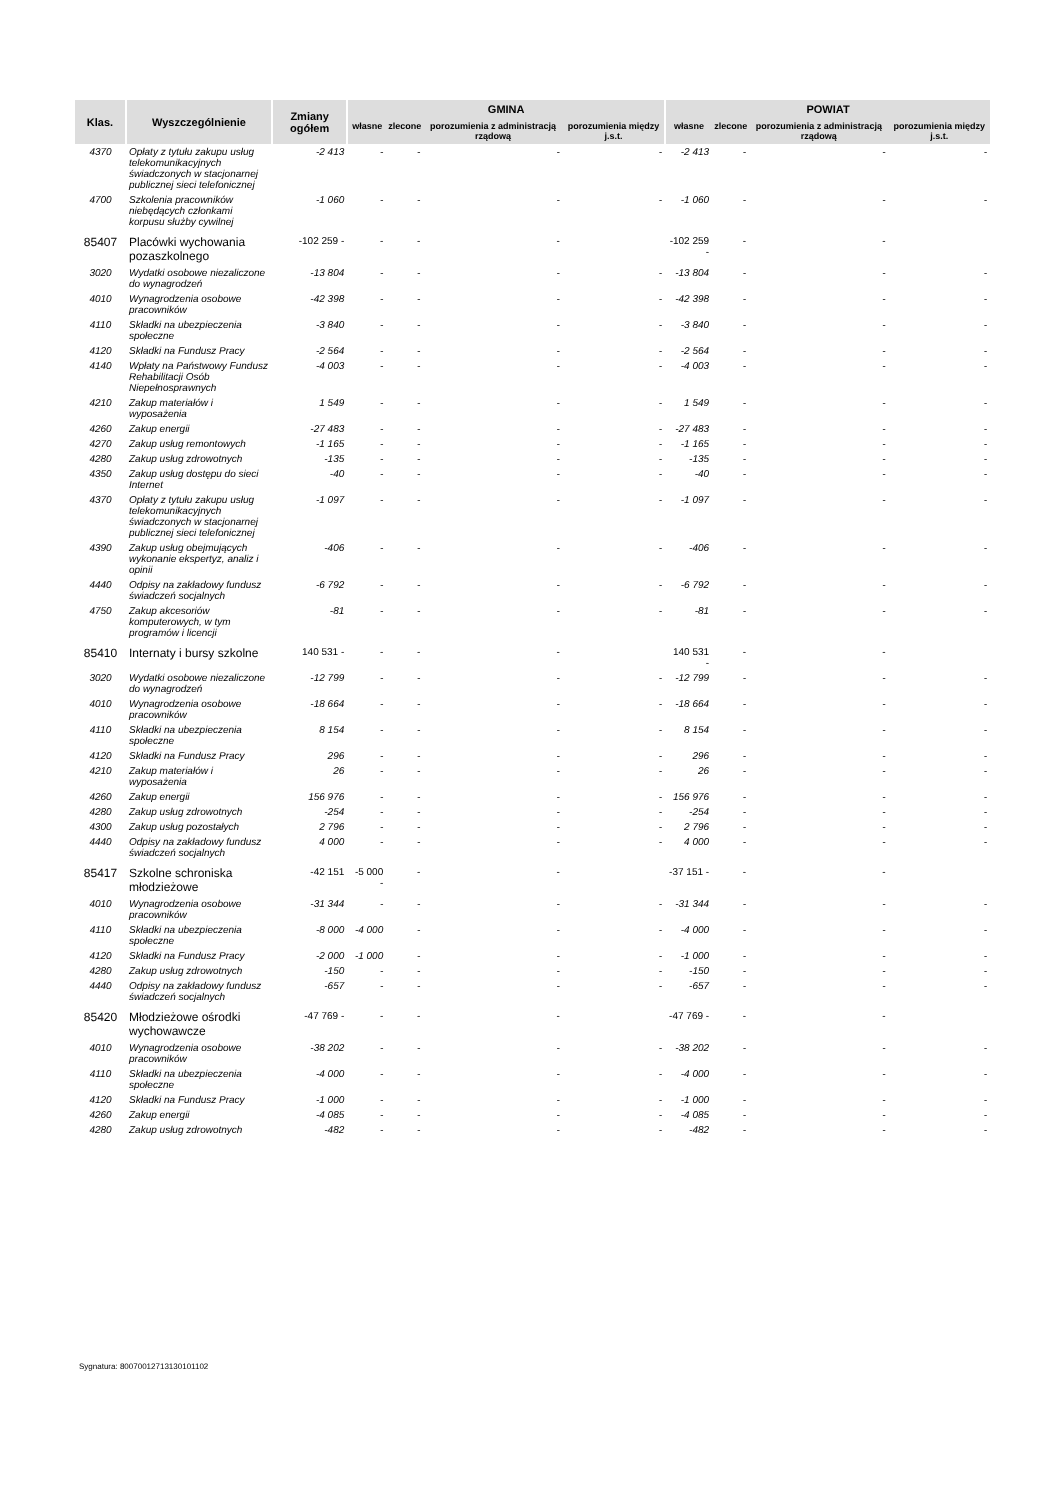| Klas. | Wyszczególnienie | Zmiany ogółem | GMINA | | | | POWIAT | | | |
| --- | --- | --- | --- | --- | --- | --- | --- | --- | --- | --- |
| | | | własne | zlecone | porozumienia z administracją rządową | porozumienia między j.s.t. | własne | zlecone | porozumienia z administracją rządową | porozumienia między j.s.t. |
| 4370 | Opłaty z tytułu zakupu usług telekomunikacyjnych świadczonych w stacjonarnej publicznej sieci telefonicznej | -2 413 | - | - | - | - | -2 413 | - | - | - |
| 4700 | Szkolenia pracowników niebędących członkami korpusu służby cywilnej | -1 060 | - | - | - | - | -1 060 | - | - | - |
| 85407 | Placówki wychowania pozaszkolnego | -102 259 - | - | - | - | | -102 259 - | - | - | |
| 3020 | Wydatki osobowe niezaliczone do wynagrodzeń | -13 804 | - | - | - | - | -13 804 | - | - | - |
| 4010 | Wynagrodzenia osobowe pracowników | -42 398 | - | - | - | - | -42 398 | - | - | - |
| 4110 | Składki na ubezpieczenia społeczne | -3 840 | - | - | - | - | -3 840 | - | - | - |
| 4120 | Składki na Fundusz Pracy | -2 564 | - | - | - | - | -2 564 | - | - | - |
| 4140 | Wpłaty na Państwowy Fundusz Rehabilitacji Osób Niepełnosprawnych | -4 003 | - | - | - | - | -4 003 | - | - | - |
| 4210 | Zakup materiałów i wyposażenia | 1 549 | - | - | - | - | 1 549 | - | - | - |
| 4260 | Zakup energii | -27 483 | - | - | - | - | -27 483 | - | - | - |
| 4270 | Zakup usług remontowych | -1 165 | - | - | - | - | -1 165 | - | - | - |
| 4280 | Zakup usług zdrowotnych | -135 | - | - | - | - | -135 | - | - | - |
| 4350 | Zakup usług dostępu do sieci Internet | -40 | - | - | - | - | -40 | - | - | - |
| 4370 | Opłaty z tytułu zakupu usług telekomunikacyjnych świadczonych w stacjonarnej publicznej sieci telefonicznej | -1 097 | - | - | - | - | -1 097 | - | - | - |
| 4390 | Zakup usług obejmujących wykonanie ekspertyz, analiz i opinii | -406 | - | - | - | - | -406 | - | - | - |
| 4440 | Odpisy na zakładowy fundusz świadczeń socjalnych | -6 792 | - | - | - | - | -6 792 | - | - | - |
| 4750 | Zakup akcesoriów komputerowych, w tym programów i licencji | -81 | - | - | - | - | -81 | - | - | - |
| 85410 | Internaty i bursy szkolne | 140 531 - | - | - | - | | 140 531 - | - | - | |
| 3020 | Wydatki osobowe niezaliczone do wynagrodzeń | -12 799 | - | - | - | - | -12 799 | - | - | - |
| 4010 | Wynagrodzenia osobowe pracowników | -18 664 | - | - | - | - | -18 664 | - | - | - |
| 4110 | Składki na ubezpieczenia społeczne | 8 154 | - | - | - | - | 8 154 | - | - | - |
| 4120 | Składki na Fundusz Pracy | 296 | - | - | - | - | 296 | - | - | - |
| 4210 | Zakup materiałów i wyposażenia | 26 | - | - | - | - | 26 | - | - | - |
| 4260 | Zakup energii | 156 976 | - | - | - | - | 156 976 | - | - | - |
| 4280 | Zakup usług zdrowotnych | -254 | - | - | - | - | -254 | - | - | - |
| 4300 | Zakup usług pozostałych | 2 796 | - | - | - | - | 2 796 | - | - | - |
| 4440 | Odpisy na zakładowy fundusz świadczeń socjalnych | 4 000 | - | - | - | - | 4 000 | - | - | - |
| 85417 | Szkolne schroniska młodzieżowe | -42 151 | -5 000 - | - | - | | -37 151 - | - | - | |
| 4010 | Wynagrodzenia osobowe pracowników | -31 344 | - | - | - | - | -31 344 | - | - | - |
| 4110 | Składki na ubezpieczenia społeczne | -8 000 | -4 000 | - | - | - | -4 000 | - | - | - |
| 4120 | Składki na Fundusz Pracy | -2 000 | -1 000 | - | - | - | -1 000 | - | - | - |
| 4280 | Zakup usług zdrowotnych | -150 | - | - | - | - | -150 | - | - | - |
| 4440 | Odpisy na zakładowy fundusz świadczeń socjalnych | -657 | - | - | - | - | -657 | - | - | - |
| 85420 | Młodzieżowe ośrodki wychowawcze | -47 769 - | - | - | - | | -47 769 - | - | - | |
| 4010 | Wynagrodzenia osobowe pracowników | -38 202 | - | - | - | - | -38 202 | - | - | - |
| 4110 | Składki na ubezpieczenia społeczne | -4 000 | - | - | - | - | -4 000 | - | - | - |
| 4120 | Składki na Fundusz Pracy | -1 000 | - | - | - | - | -1 000 | - | - | - |
| 4260 | Zakup energii | -4 085 | - | - | - | - | -4 085 | - | - | - |
| 4280 | Zakup usług zdrowotnych | -482 | - | - | - | - | -482 | - | - | - |
Sygnatura: 80070012713130101102